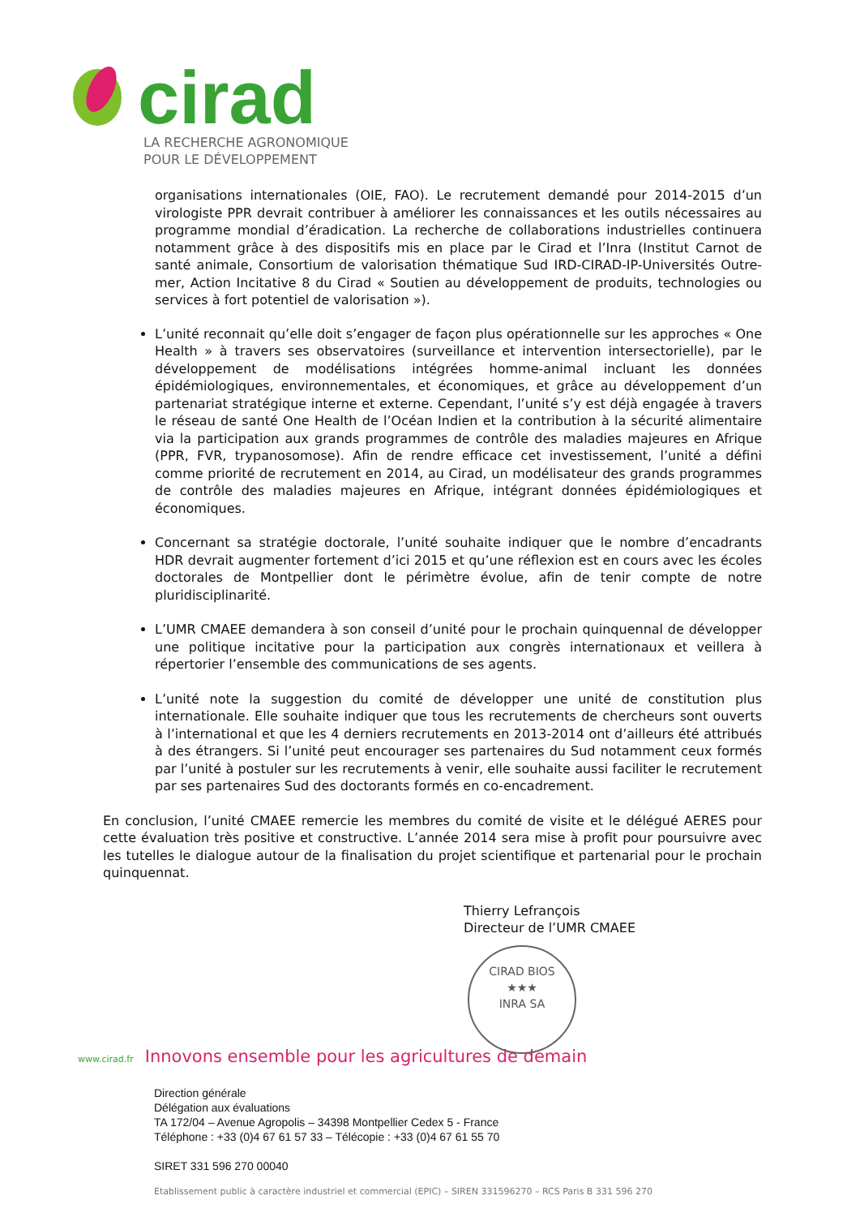cirad
LA RECHERCHE AGRONOMIQUE
POUR LE DÉVELOPPEMENT
organisations internationales (OIE, FAO). Le recrutement demandé pour 2014-2015 d’un virologiste PPR devrait contribuer à améliorer les connaissances et les outils nécessaires au programme mondial d’éradication. La recherche de collaborations industrielles continuera notamment grâce à des dispositifs mis en place par le Cirad et l’Inra (Institut Carnot de santé animale, Consortium de valorisation thématique Sud IRD-CIRAD-IP-Universités Outre-mer, Action Incitative 8 du Cirad « Soutien au développement de produits, technologies ou services à fort potentiel de valorisation »).
L’unité reconnait qu’elle doit s’engager de façon plus opérationnelle sur les approches « One Health » à travers ses observatoires (surveillance et intervention intersectorielle), par le développement de modélisations intégrées homme-animal incluant les données épidémiologiques, environnementales, et économiques, et grâce au développement d’un partenariat stratégique interne et externe. Cependant, l’unité s’y est déjà engagée à travers le réseau de santé One Health de l’Océan Indien et la contribution à la sécurité alimentaire via la participation aux grands programmes de contrôle des maladies majeures en Afrique (PPR, FVR, trypanosomose). Afin de rendre efficace cet investissement, l’unité a défini comme priorité de recrutement en 2014, au Cirad, un modélisateur des grands programmes de contrôle des maladies majeures en Afrique, intégrant données épidémiologiques et économiques.
Concernant sa stratégie doctorale, l’unité souhaite indiquer que le nombre d’encadrants HDR devrait augmenter fortement d’ici 2015 et qu’une réflexion est en cours avec les écoles doctorales de Montpellier dont le périmètre évolue, afin de tenir compte de notre pluridisciplinarité.
L’UMR CMAEE demandera à son conseil d’unité pour le prochain quinquennal de développer une politique incitative pour la participation aux congrès internationaux et veillera à répertorier l’ensemble des communications de ses agents.
L’unité note la suggestion du comité de développer une unité de constitution plus internationale. Elle souhaite indiquer que tous les recrutements de chercheurs sont ouverts à l’international et que les 4 derniers recrutements en 2013-2014 ont d’ailleurs été attribués à des étrangers. Si l’unité peut encourager ses partenaires du Sud notamment ceux formés par l’unité à postuler sur les recrutements à venir, elle souhaite aussi faciliter le recrutement par ses partenaires Sud des doctorants formés en co-encadrement.
En conclusion, l’unité CMAEE remercie les membres du comité de visite et le délégué AERES pour cette évaluation très positive et constructive. L’année 2014 sera mise à profit pour poursuivre avec les tutelles le dialogue autour de la finalisation du projet scientifique et partenarial pour le prochain quinquennat.
Thierry Lefrançois
Directeur de l’UMR CMAEE
CIRAD BIOS
★★★
INRA SA
www.cirad.fr Innovons ensemble pour les agricultures de demain
Direction générale
Délégation aux évaluations
TA 172/04 – Avenue Agropolis – 34398 Montpellier Cedex 5 - France
Téléphone : +33 (0)4 67 61 57 33 – Télécopie : +33 (0)4 67 61 55 70
SIRET 331 596 270 00040
Etablissement public à caractère industriel et commercial (EPIC) – SIREN 331596270 – RCS Paris B 331 596 270